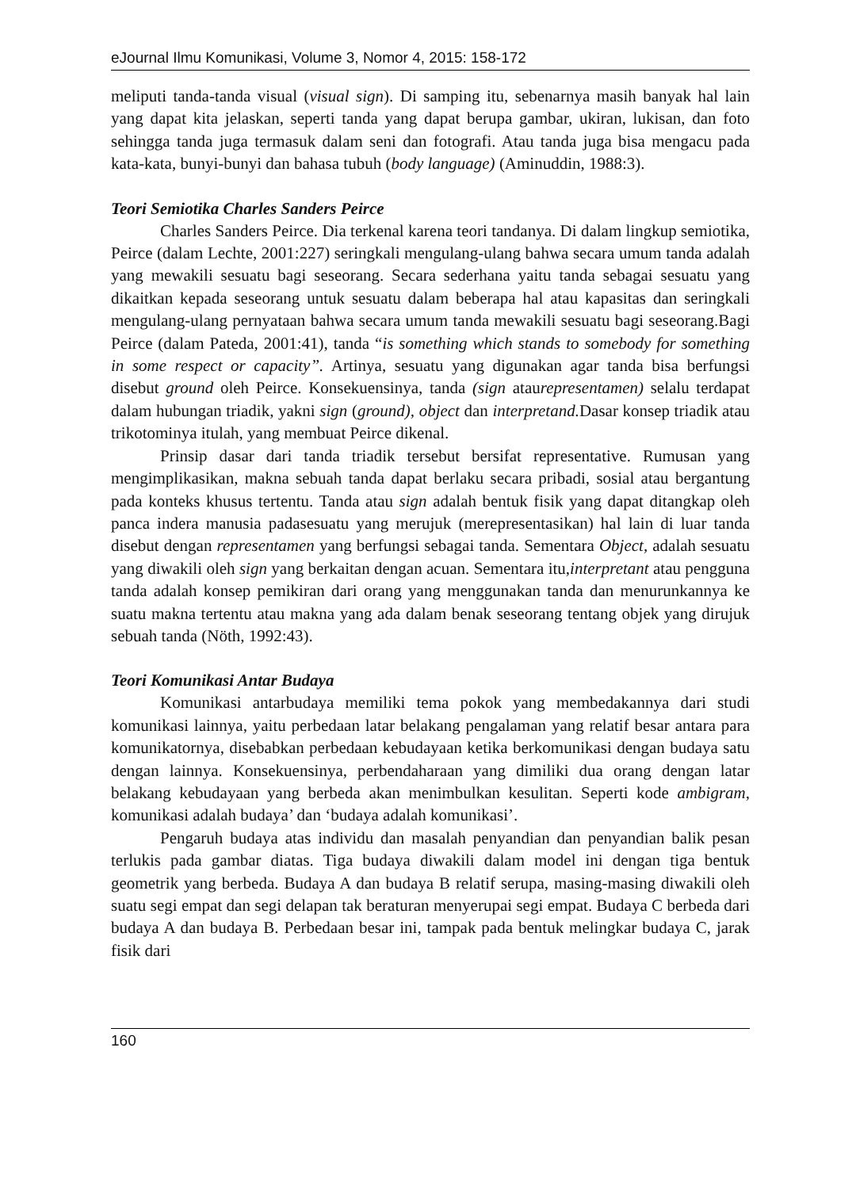eJournal Ilmu Komunikasi, Volume 3, Nomor 4, 2015: 158-172
meliputi tanda-tanda visual (visual sign). Di samping itu, sebenarnya masih banyak hal lain yang dapat kita jelaskan, seperti tanda yang dapat berupa gambar, ukiran, lukisan, dan foto sehingga tanda juga termasuk dalam seni dan fotografi. Atau tanda juga bisa mengacu pada kata-kata, bunyi-bunyi dan bahasa tubuh (body language) (Aminuddin, 1988:3).
Teori Semiotika Charles Sanders Peirce
Charles Sanders Peirce. Dia terkenal karena teori tandanya. Di dalam lingkup semiotika, Peirce (dalam Lechte, 2001:227) seringkali mengulang-ulang bahwa secara umum tanda adalah yang mewakili sesuatu bagi seseorang. Secara sederhana yaitu tanda sebagai sesuatu yang dikaitkan kepada seseorang untuk sesuatu dalam beberapa hal atau kapasitas dan seringkali mengulang-ulang pernyataan bahwa secara umum tanda mewakili sesuatu bagi seseorang.Bagi Peirce (dalam Pateda, 2001:41), tanda “is something which stands to somebody for something in some respect or capacity”. Artinya, sesuatu yang digunakan agar tanda bisa berfungsi disebut ground oleh Peirce. Konsekuensinya, tanda (sign ataurepresentamen) selalu terdapat dalam hubungan triadik, yakni sign (ground), object dan interpretand. Dasar konsep triadik atau trikotominya itulah, yang membuat Peirce dikenal.
Prinsip dasar dari tanda triadik tersebut bersifat representative. Rumusan yang mengimplikasikan, makna sebuah tanda dapat berlaku secara pribadi, sosial atau bergantung pada konteks khusus tertentu. Tanda atau sign adalah bentuk fisik yang dapat ditangkap oleh panca indera manusia padasesuatu yang merujuk (merepresentasikan) hal lain di luar tanda disebut dengan representamen yang berfungsi sebagai tanda. Sementara Object, adalah sesuatu yang diwakili oleh sign yang berkaitan dengan acuan. Sementara itu,interpretant atau pengguna tanda adalah konsep pemikiran dari orang yang menggunakan tanda dan menurunkannya ke suatu makna tertentu atau makna yang ada dalam benak seseorang tentang objek yang dirujuk sebuah tanda (Nöth, 1992:43).
Teori Komunikasi Antar Budaya
Komunikasi antarbudaya memiliki tema pokok yang membedakannya dari studi komunikasi lainnya, yaitu perbedaan latar belakang pengalaman yang relatif besar antara para komunikatornya, disebabkan perbedaan kebudayaan ketika berkomunikasi dengan budaya satu dengan lainnya. Konsekuensinya, perbendaharaan yang dimiliki dua orang dengan latar belakang kebudayaan yang berbeda akan menimbulkan kesulitan. Seperti kode ambigram, komunikasi adalah budaya’ dan ‘budaya adalah komunikasi’.
Pengaruh budaya atas individu dan masalah penyandian dan penyandian balik pesan terlukis pada gambar diatas. Tiga budaya diwakili dalam model ini dengan tiga bentuk geometrik yang berbeda. Budaya A dan budaya B relatif serupa, masing-masing diwakili oleh suatu segi empat dan segi delapan tak beraturan menyerupai segi empat. Budaya C berbeda dari budaya A dan budaya B. Perbedaan besar ini, tampak pada bentuk melingkar budaya C, jarak fisik dari
160